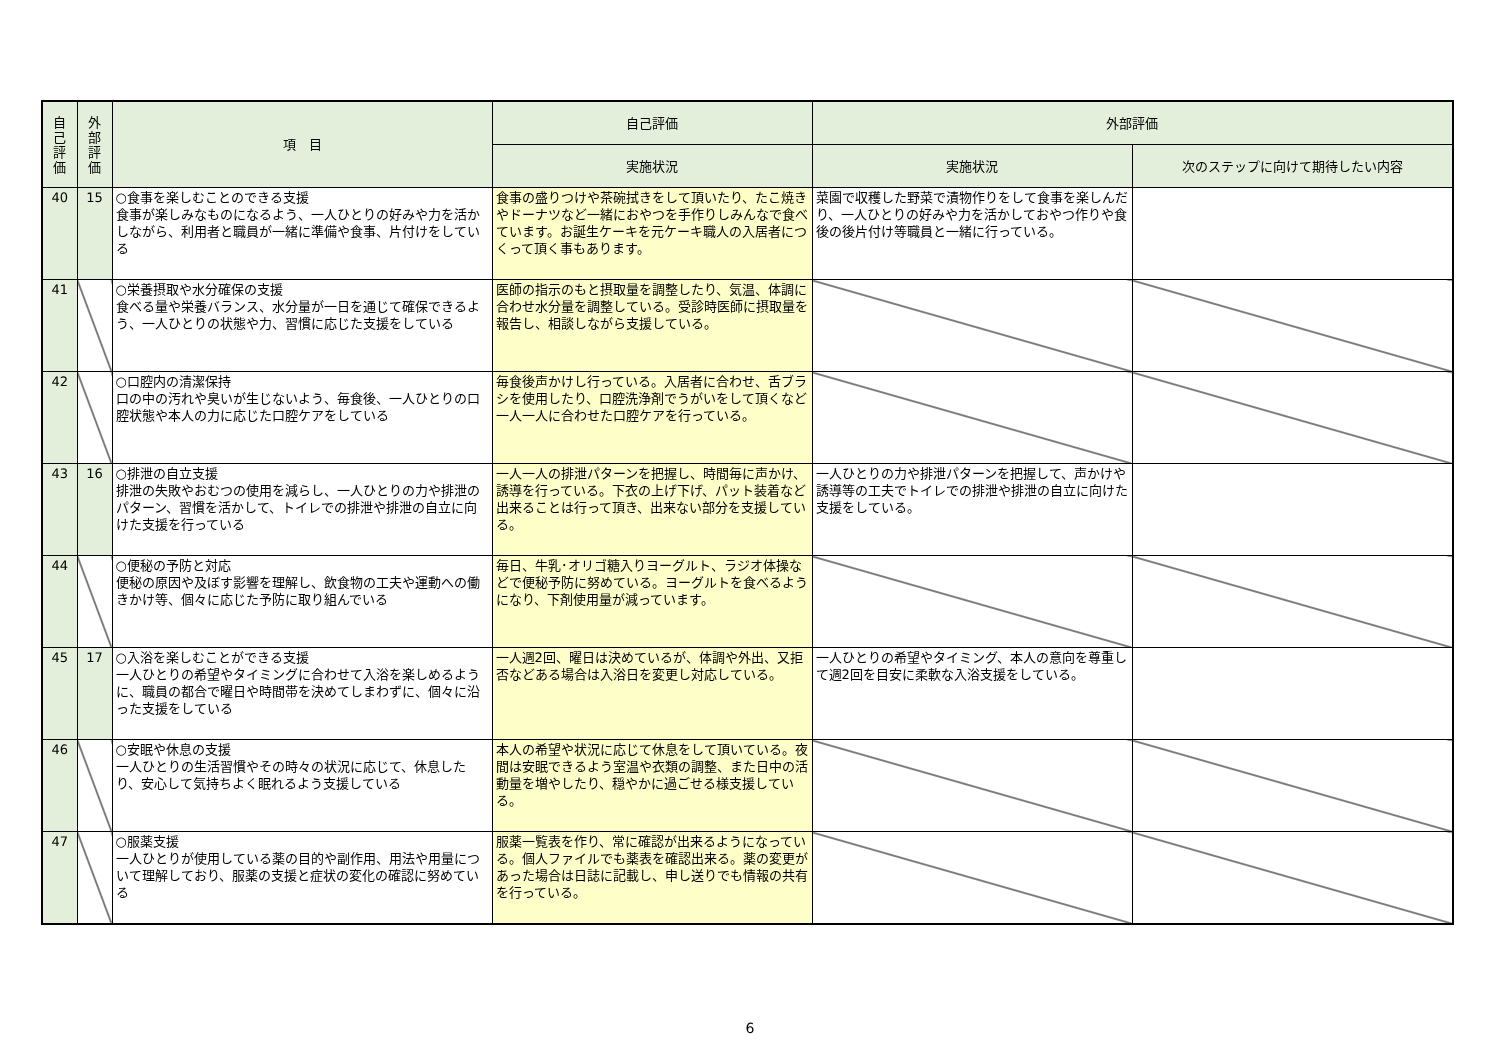| 自己評価 | 外部評価 | 項 目 | 自己評価 | 外部評価 | |
| --- | --- | --- | --- | --- | --- |
| | | | 実施状況 | 実施状況 | 次のステップに向けて期待したい内容 |
| 40 | 15 | ○食事を楽しむことのできる支援 食事が楽しみなものになるよう、一人ひとりの好みや力を活かしながら、利用者と職員が一緒に準備や食事、片付けをしている | 食事の盛りつけや茶碗拭きをして頂いたり、たこ焼きやドーナツなど一緒におやつを手作りしみんなで食べています。お誕生ケーキを元ケーキ職人の入居者につくって頂く事もあります。 | 菜園で収穫した野菜で漬物作りをして食事を楽しんだり、一人ひとりの好みや力を活かしておやつ作りや食後の後片付け等職員と一緒に行っている。 | |
| 41 | | ○栄養摂取や水分確保の支援 食べる量や栄養バランス、水分量が一日を通じて確保できるよう、一人ひとりの状態や力、習慣に応じた支援をしている | 医師の指示のもと摂取量を調整したり、気温、体調に合わせ水分量を調整している。受診時医師に摂取量を報告し、相談しながら支援している。 | | |
| 42 | | ○口腔内の清潔保持 口の中の汚れや臭いが生じないよう、毎食後、一人ひとりの口腔状態や本人の力に応じた口腔ケアをしている | 毎食後声かけし行っている。入居者に合わせ、舌ブラシを使用したり、口腔洗浄剤でうがいをして頂くなど一人一人に合わせた口腔ケアを行っている。 | | |
| 43 | 16 | ○排泄の自立支援 排泄の失敗やおむつの使用を減らし、一人ひとりの力や排泄のパターン、習慣を活かして、トイレでの排泄や排泄の自立に向けた支援を行っている | 一人一人の排泄パターンを把握し、時間毎に声かけ、誘導を行っている。下衣の上げ下げ、パット装着など出来ることは行って頂き、出来ない部分を支援している。 | 一人ひとりの力や排泄パターンを把握して、声かけや誘導等の工夫でトイレでの排泄や排泄の自立に向けた支援をしている。 | |
| 44 | | ○便秘の予防と対応 便秘の原因や及ぼす影響を理解し、飲食物の工夫や運動への働きかけ等、個々に応じた予防に取り組んでいる | 毎日、牛乳･オリゴ糖入りヨーグルト、ラジオ体操などで便秘予防に努めている。ヨーグルトを食べるようになり、下剤使用量が減っています。 | | |
| 45 | 17 | ○入浴を楽しむことができる支援 一人ひとりの希望やタイミングに合わせて入浴を楽しめるように、職員の都合で曜日や時間帯を決めてしまわずに、個々に沿った支援をしている | 一人週2回、曜日は決めているが、体調や外出、又拒否などある場合は入浴日を変更し対応している。 | 一人ひとりの希望やタイミング、本人の意向を尊重して週2回を目安に柔軟な入浴支援をしている。 | |
| 46 | | ○安眠や休息の支援 一人ひとりの生活習慣やその時々の状況に応じて、休息したり、安心して気持ちよく眠れるよう支援している | 本人の希望や状況に応じて休息をして頂いている。夜間は安眠できるよう室温や衣類の調整、また日中の活動量を増やしたり、穏やかに過ごせる様支援している。 | | |
| 47 | | ○服薬支援 一人ひとりが使用している薬の目的や副作用、用法や用量について理解しており、服薬の支援と症状の変化の確認に努めている | 服薬一覧表を作り、常に確認が出来るようになっている。個人ファイルでも薬表を確認出来る。薬の変更があった場合は日誌に記載し、申し送りでも情報の共有を行っている。 | | |
6